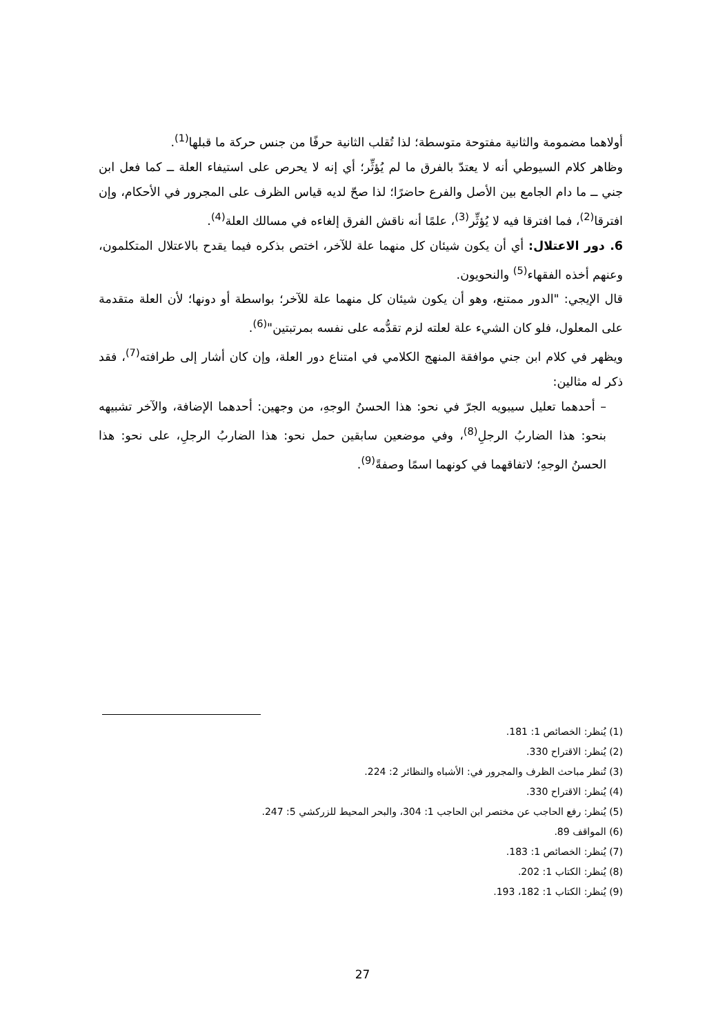أولاهما مضمومة والثانية مفتوحة متوسطة؛ لذا تُقلب الثانية حرفًا من جنس حركة ما قبلها<sup>(1)</sup>.
وظاهر كلام السيوطي أنه لا يعتدّ بالفرق ما لم يُؤثِّر؛ أي إنه لا يحرص على استيفاء العلة ــ كما فعل ابن جني ــ ما دام الجامع بين الأصل والفرع حاضرًا؛ لذا صحّ لديه قياس الظرف على المجرور في الأحكام، وإن افترقا<sup>(2)</sup>، فما افترقا فيه لا يُؤثِّر<sup>(3)</sup>، علمًا أنه ناقش الفرق إلغاءه في مسالك العلة<sup>(4)</sup>.
6. دور الاعتلال: أي أن يكون شيئان كل منهما علة للآخر، اختص بذكره فيما يقدح بالاعتلال المتكلمون، وعنهم أخذه الفقهاء<sup>(5)</sup> والنحويون.
قال الإيجي: "الدور ممتنع، وهو أن يكون شيئان كل منهما علة للآخر؛ بواسطة أو دونها؛ لأن العلة متقدمة على المعلول، فلو كان الشيء علة لعلته لزم تقدُّمه على نفسه بمرتبتين"<sup>(6)</sup>.
ويظهر في كلام ابن جني موافقة المنهج الكلامي في امتناع دور العلة، وإن كان أشار إلى طرافته<sup>(7)</sup>، فقد ذكر له مثالين:
– أحدهما تعليل سيبويه الجرّ في نحو: هذا الحسنُ الوجهِ، من وجهين: أحدهما الإضافة، والآخر تشبيهه بنحو: هذا الضاربُ الرجلِ<sup>(8)</sup>، وفي موضعين سابقين حمل نحو: هذا الضاربُ الرجلِ، على نحو: هذا الحسنُ الوجهِ؛ لاتفاقهما في كونهما اسمًا وصفةً<sup>(9)</sup>.
(1) يُنظر: الخصائص 1: 181.
(2) يُنظر: الاقتراح 330.
(3) تُنظر مباحث الظرف والمجرور في: الأشباه والنظائر 2: 224.
(4) يُنظر: الاقتراح 330.
(5) يُنظر: رفع الحاجب عن مختصر ابن الحاجب 1: 304، والبحر المحيط للزركشي 5: 247.
(6) المواقف 89.
(7) يُنظر: الخصائص 1: 183.
(8) يُنظر: الكتاب 1: 202.
(9) يُنظر: الكتاب 1: 182، 193.
27